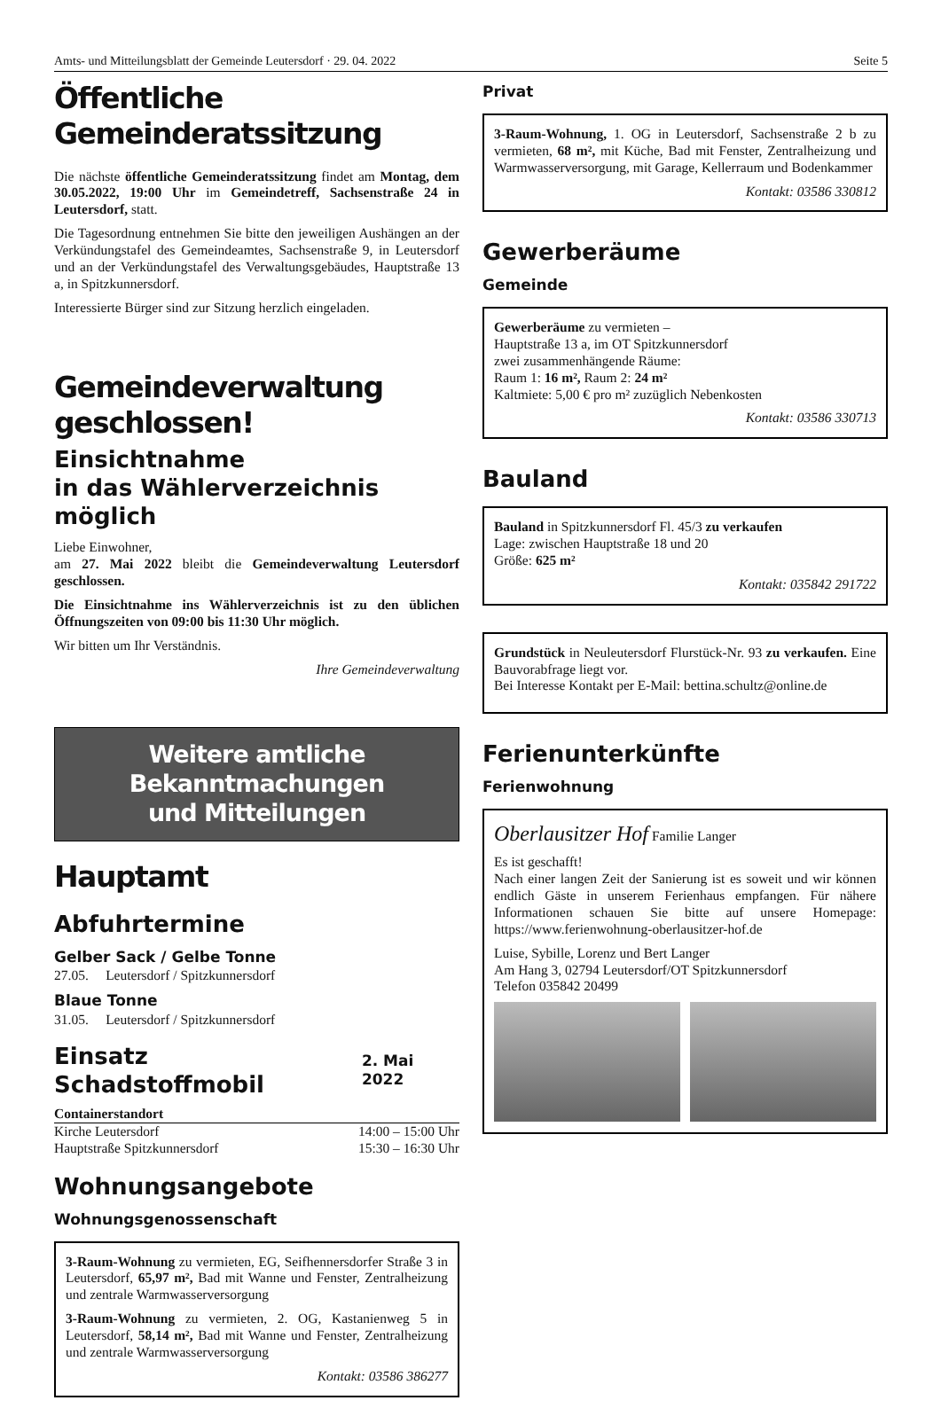Amts- und Mitteilungsblatt der Gemeinde Leutersdorf · 29. 04. 2022 Seite 5
Öffentliche Gemeinderatssitzung
Die nächste öffentliche Gemeinderatssitzung findet am Montag, dem 30.05.2022, 19:00 Uhr im Gemeindetreff, Sachsenstraße 24 in Leutersdorf, statt.
Die Tagesordnung entnehmen Sie bitte den jeweiligen Aushängen an der Verkündungstafel des Gemeindeamtes, Sachsenstraße 9, in Leutersdorf und an der Verkündungstafel des Verwaltungsgebäudes, Hauptstraße 13 a, in Spitzkunnersdorf.
Interessierte Bürger sind zur Sitzung herzlich eingeladen.
Gemeindeverwaltung geschlossen!
Einsichtnahme
in das Wählerverzeichnis möglich
Liebe Einwohner,
am 27. Mai 2022 bleibt die Gemeindeverwaltung Leutersdorf geschlossen.
Die Einsichtnahme ins Wählerverzeichnis ist zu den üblichen Öffnungszeiten von 09:00 bis 11:30 Uhr möglich.
Wir bitten um Ihr Verständnis.
Ihre Gemeindeverwaltung
Weitere amtliche Bekanntmachungen
und Mitteilungen
Hauptamt
Abfuhrtermine
Gelber Sack / Gelbe Tonne
27.05. Leutersdorf / Spitzkunnersdorf
Blaue Tonne
31.05. Leutersdorf / Spitzkunnersdorf
Einsatz Schadstoffmobil
2. Mai 2022
Containerstandort
Kirche Leutersdorf 14:00 – 15:00 Uhr
Hauptstraße Spitzkunnersdorf 15:30 – 16:30 Uhr
Wohnungsangebote
Wohnungsgenossenschaft
3-Raum-Wohnung zu vermieten, EG, Seifhennersdorfer Straße 3 in Leutersdorf, 65,97 m², Bad mit Wanne und Fenster, Zentralheizung und zentrale Warmwasserversorgung
3-Raum-Wohnung zu vermieten, 2. OG, Kastanienweg 5 in Leutersdorf, 58,14 m², Bad mit Wanne und Fenster, Zentralheizung und zentrale Warmwasserversorgung
Kontakt: 03586 386277
Privat
3-Raum-Wohnung, 1. OG in Leutersdorf, Sachsenstraße 2 b zu vermieten, 68 m², mit Küche, Bad mit Fenster, Zentralheizung und Warmwasserversorgung, mit Garage, Kellerraum und Bodenkammer
Kontakt: 03586 330812
Gewerberäume
Gemeinde
Gewerberäume zu vermieten –
Hauptstraße 13 a, im OT Spitzkunnersdorf
zwei zusammenhängende Räume:
Raum 1: 16 m², Raum 2: 24 m²
Kaltmiete: 5,00 € pro m² zuzüglich Nebenkosten
Kontakt: 03586 330713
Bauland
Bauland in Spitzkunnersdorf Fl. 45/3 zu verkaufen
Lage: zwischen Hauptstraße 18 und 20
Größe: 625 m²
Kontakt: 035842 291722
Grundstück in Neuleutersdorf Flurstück-Nr. 93 zu verkaufen. Eine Bauvorabfrage liegt vor.
Bei Interesse Kontakt per E-Mail: bettina.schultz@online.de
Ferienunterkünfte
Ferienwohnung
Oberlausitzer Hof Familie Langer
Es ist geschafft!
Nach einer langen Zeit der Sanierung ist es soweit und wir können endlich Gäste in unserem Ferienhaus empfangen. Für nähere Informationen schauen Sie bitte auf unsere Homepage: https://www.ferienwohnung-oberlausitzer-hof.de
Luise, Sybille, Lorenz und Bert Langer
Am Hang 3, 02794 Leutersdorf/OT Spitzkunnersdorf
Telefon 035842 20499